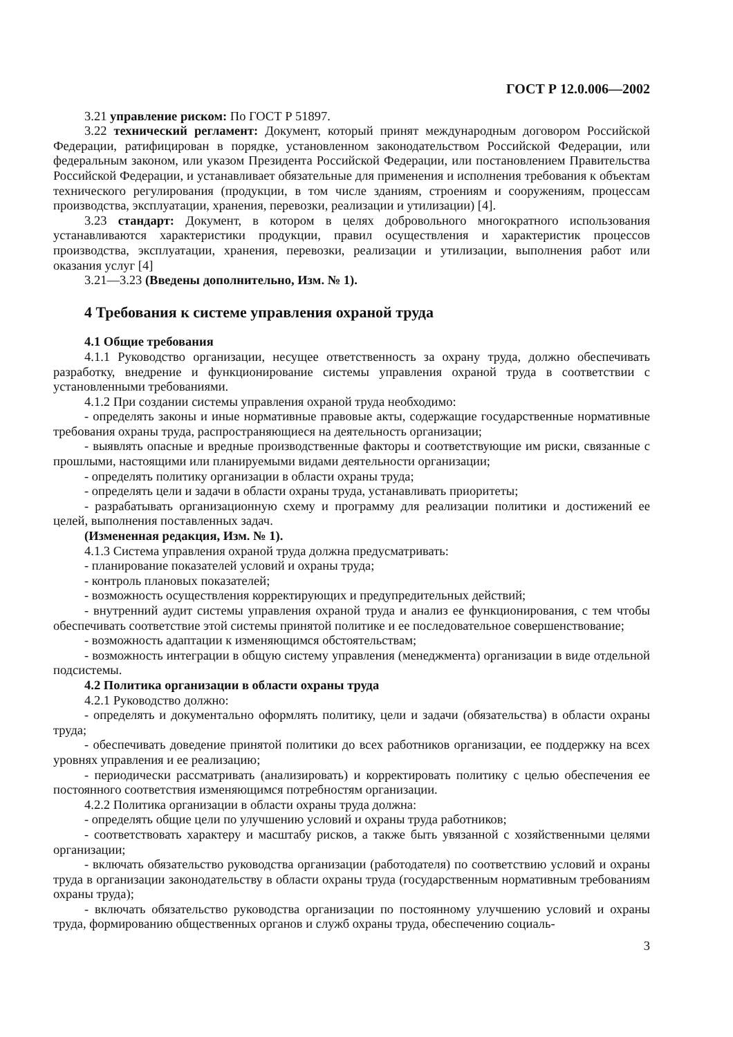ГОСТ Р 12.0.006—2002
3.21 управление риском: По ГОСТ Р 51897.
3.22 технический регламент: Документ, который принят международным договором Российской Федерации, ратифицирован в порядке, установленном законодательством Российской Федерации, или федеральным законом, или указом Президента Российской Федерации, или постановлением Правительства Российской Федерации, и устанавливает обязательные для применения и исполнения требования к объектам технического регулирования (продукции, в том числе зданиям, строениям и сооружениям, процессам производства, эксплуатации, хранения, перевозки, реализации и утилизации) [4].
3.23 стандарт: Документ, в котором в целях добровольного многократного использования устанавливаются характеристики продукции, правил осуществления и характеристик процессов производства, эксплуатации, хранения, перевозки, реализации и утилизации, выполнения работ или оказания услуг [4]
3.21—3.23 (Введены дополнительно, Изм. № 1).
4 Требования к системе управления охраной труда
4.1 Общие требования
4.1.1 Руководство организации, несущее ответственность за охрану труда, должно обеспечивать разработку, внедрение и функционирование системы управления охраной труда в соответствии с установленными требованиями.
4.1.2 При создании системы управления охраной труда необходимо:
- определять законы и иные нормативные правовые акты, содержащие государственные нормативные требования охраны труда, распространяющиеся на деятельность организации;
- выявлять опасные и вредные производственные факторы и соответствующие им риски, связанные с прошлыми, настоящими или планируемыми видами деятельности организации;
- определять политику организации в области охраны труда;
- определять цели и задачи в области охраны труда, устанавливать приоритеты;
- разрабатывать организационную схему и программу для реализации политики и достижений ее целей, выполнения поставленных задач.
(Измененная редакция, Изм. № 1).
4.1.3 Система управления охраной труда должна предусматривать:
- планирование показателей условий и охраны труда;
- контроль плановых показателей;
- возможность осуществления корректирующих и предупредительных действий;
- внутренний аудит системы управления охраной труда и анализ ее функционирования, с тем чтобы обеспечивать соответствие этой системы принятой политике и ее последовательное совершенствование;
- возможность адаптации к изменяющимся обстоятельствам;
- возможность интеграции в общую систему управления (менеджмента) организации в виде отдельной подсистемы.
4.2 Политика организации в области охраны труда
4.2.1 Руководство должно:
- определять и документально оформлять политику, цели и задачи (обязательства) в области охраны труда;
- обеспечивать доведение принятой политики до всех работников организации, ее поддержку на всех уровнях управления и ее реализацию;
- периодически рассматривать (анализировать) и корректировать политику с целью обеспечения ее постоянного соответствия изменяющимся потребностям организации.
4.2.2 Политика организации в области охраны труда должна:
- определять общие цели по улучшению условий и охраны труда работников;
- соответствовать характеру и масштабу рисков, а также быть увязанной с хозяйственными целями организации;
- включать обязательство руководства организации (работодателя) по соответствию условий и охраны труда в организации законодательству в области охраны труда (государственным нормативным требованиям охраны труда);
- включать обязательство руководства организации по постоянному улучшению условий и охраны труда, формированию общественных органов и служб охраны труда, обеспечению социаль-
3